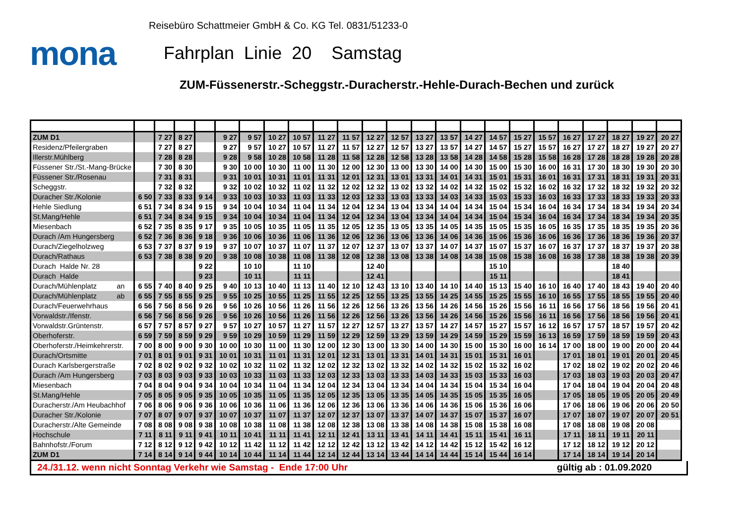Reisebüro Schattmeier GmbH & Co. KG Tel. 0831/51233-0
mona
Fahrplan Linie 20 Samstag
ZUM-Füssenerstr.-Scheggstr.-Duracherstr.-Hehle-Durach-Bechen und zurück
| ZUM D1 | | 7 27 | 8 27 | | 9 27 | 9 57 | 10 27 | 10 57 | 11 27 | 11 57 | 12 27 | 12 57 | 13 27 | 13 57 | 14 27 | 14 57 | 15 27 | 15 57 | 16 27 | 17 27 | 18 27 | 19 27 | 20 27 |
| Residenz/Pfeilergraben | | 7 27 | 8 27 | | 9 27 | 9 57 | 10 27 | 10 57 | 11 27 | 11 57 | 12 27 | 12 57 | 13 27 | 13 57 | 14 27 | 14 57 | 15 27 | 15 57 | 16 27 | 17 27 | 18 27 | 19 27 | 20 27 |
| Illerstr.Mühlberg | | 7 28 | 8 28 | | 9 28 | 9 58 | 10 28 | 10 58 | 11 28 | 11 58 | 12 28 | 12 58 | 13 28 | 13 58 | 14 28 | 14 58 | 15 28 | 15 58 | 16 28 | 17 28 | 18 28 | 19 28 | 20 28 |
| Füssener Str./St.-Mang-Brücke | | 7 30 | 8 30 | | 9 30 | 10 00 | 10 30 | 11 00 | 11 30 | 12 00 | 12 30 | 13 00 | 13 30 | 14 00 | 14 30 | 15 00 | 15 30 | 16 00 | 16 31 | 17 30 | 18 30 | 19 30 | 20 30 |
| Füssener Str./Rosenau | | 7 31 | 8 31 | | 9 31 | 10 01 | 10 31 | 11 01 | 11 31 | 12 01 | 12 31 | 13 01 | 13 31 | 14 01 | 14 31 | 15 01 | 15 31 | 16 01 | 16 31 | 17 31 | 18 31 | 19 31 | 20 31 |
| Scheggstr. | | 7 32 | 8 32 | | 9 32 | 10 02 | 10 32 | 11 02 | 11 32 | 12 02 | 12 32 | 13 02 | 13 32 | 14 02 | 14 32 | 15 02 | 15 32 | 16 02 | 16 32 | 17 32 | 18 32 | 19 32 | 20 32 |
| Duracher Str./Kolonie | 6 50 | 7 33 | 8 33 | 9 14 | 9 33 | 10 03 | 10 33 | 11 03 | 11 33 | 12 03 | 12 33 | 13 03 | 13 33 | 14 03 | 14 33 | 15 03 | 15 33 | 16 03 | 16 33 | 17 33 | 18 33 | 19 33 | 20 33 |
| Hehle Siedlung | 6 51 | 7 34 | 8 34 | 9 15 | 9 34 | 10 04 | 10 34 | 11 04 | 11 34 | 12 04 | 12 34 | 13 04 | 13 34 | 14 04 | 14 34 | 15 04 | 15 34 | 16 04 | 16 34 | 17 34 | 18 34 | 19 34 | 20 34 |
| St.Mang/Hehle | 6 51 | 7 34 | 8 34 | 9 15 | 9 34 | 10 04 | 10 34 | 11 04 | 11 34 | 12 04 | 12 34 | 13 04 | 13 34 | 14 04 | 14 34 | 15 04 | 15 34 | 16 04 | 16 34 | 17 34 | 18 34 | 19 34 | 20 35 |
| Miesenbach | 6 52 | 7 35 | 8 35 | 9 17 | 9 35 | 10 05 | 10 35 | 11 05 | 11 35 | 12 05 | 12 35 | 13 05 | 13 35 | 14 05 | 14 35 | 15 05 | 15 35 | 16 05 | 16 35 | 17 35 | 18 35 | 19 35 | 20 36 |
| Durach /Am Hungersberg | 6 52 | 7 36 | 8 36 | 9 18 | 9 36 | 10 06 | 10 36 | 11 06 | 11 36 | 12 06 | 12 36 | 13 06 | 13 36 | 14 06 | 14 36 | 15 06 | 15 36 | 16 06 | 16 36 | 17 36 | 18 36 | 19 36 | 20 37 |
| Durach/Ziegelholzweg | 6 53 | 7 37 | 8 37 | 9 19 | 9 37 | 10 07 | 10 37 | 11 07 | 11 37 | 12 07 | 12 37 | 13 07 | 13 37 | 14 07 | 14 37 | 15 07 | 15 37 | 16 07 | 16 37 | 17 37 | 18 37 | 19 37 | 20 38 |
| Durach/Rathaus | 6 53 | 7 38 | 8 38 | 9 20 | 9 38 | 10 08 | 10 38 | 11 08 | 11 38 | 12 08 | 12 38 | 13 08 | 13 38 | 14 08 | 14 38 | 15 08 | 15 38 | 16 08 | 16 38 | 17 38 | 18 38 | 19 38 | 20 39 |
| Durach Halde Nr. 28 | | | | 9 22 | | 10 10 | | 11 10 | | | 12 40 | | | | | 15 10 | | | | | 18 40 | | |
| Durach Halde | | | | 9 23 | | 10 11 | | 11 11 | | | 12 41 | | | | | 15 11 | | | | | 18 41 | | |
| Durach/Mühlenplatz an | 6 55 | 7 40 | 8 40 | 9 25 | 9 40 | 10 13 | 10 40 | 11 13 | 11 40 | 12 10 | 12 43 | 13 10 | 13 40 | 14 10 | 14 40 | 15 13 | 15 40 | 16 10 | 16 40 | 17 40 | 18 43 | 19 40 | 20 40 |
| Durach/Mühlenplatz ab | 6 55 | 7 55 | 8 55 | 9 25 | 9 55 | 10 25 | 10 55 | 11 25 | 11 55 | 12 25 | 12 55 | 13 25 | 13 55 | 14 25 | 14 55 | 15 25 | 15 55 | 16 10 | 16 55 | 17 55 | 18 55 | 19 55 | 20 40 |
| Durach/Feuerwehrhaus | 6 56 | 7 56 | 8 56 | 9 26 | 9 56 | 10 26 | 10 56 | 11 26 | 11 56 | 12 26 | 12 56 | 13 26 | 13 56 | 14 26 | 14 56 | 15 26 | 15 56 | 16 11 | 16 56 | 17 56 | 18 56 | 19 56 | 20 41 |
| Vorwaldstr./Ifenstr. | 6 56 | 7 56 | 8 56 | 9 26 | 9 56 | 10 26 | 10 56 | 11 26 | 11 56 | 12 26 | 12 56 | 13 26 | 13 56 | 14 26 | 14 56 | 15 26 | 15 56 | 16 11 | 16 56 | 17 56 | 18 56 | 19 56 | 20 41 |
| Vorwaldstr.Grüntenstr. | 6 57 | 7 57 | 8 57 | 9 27 | 9 57 | 10 27 | 10 57 | 11 27 | 11 57 | 12 27 | 12 57 | 13 27 | 13 57 | 14 27 | 14 57 | 15 27 | 15 57 | 16 12 | 16 57 | 17 57 | 18 57 | 19 57 | 20 42 |
| Oberhoferstr. | 6 59 | 7 59 | 8 59 | 9 29 | 9 59 | 10 29 | 10 59 | 11 29 | 11 59 | 12 29 | 12 59 | 13 29 | 13 59 | 14 29 | 14 59 | 15 29 | 15 59 | 16 13 | 16 59 | 17 59 | 18 59 | 19 59 | 20 43 |
| Oberhoferstr./Heimkehrerstr. | 7 00 | 8 00 | 9 00 | 9 30 | 10 00 | 10 30 | 11 00 | 11 30 | 12 00 | 12 30 | 13 00 | 13 30 | 14 00 | 14 30 | 15 00 | 15 30 | 16 00 | 16 14 | 17 00 | 18 00 | 19 00 | 20 00 | 20 44 |
| Durach/Ortsmitte | 7 01 | 8 01 | 9 01 | 9 31 | 10 01 | 10 31 | 11 01 | 11 31 | 12 01 | 12 31 | 13 01 | 13 31 | 14 01 | 14 31 | 15 01 | 15 31 | 16 01 | | 17 01 | 18 01 | 19 01 | 20 01 | 20 45 |
| Durach Karlsbergerstraße | 7 02 | 8 02 | 9 02 | 9 32 | 10 02 | 10 32 | 11 02 | 11 32 | 12 02 | 12 32 | 13 02 | 13 32 | 14 02 | 14 32 | 15 02 | 15 32 | 16 02 | | 17 02 | 18 02 | 19 02 | 20 02 | 20 46 |
| Durach /Am Hungersberg | 7 03 | 8 03 | 9 03 | 9 33 | 10 03 | 10 33 | 11 03 | 11 33 | 12 03 | 12 33 | 13 03 | 13 33 | 14 03 | 14 33 | 15 03 | 15 33 | 16 03 | | 17 03 | 18 03 | 19 03 | 20 03 | 20 47 |
| Miesenbach | 7 04 | 8 04 | 9 04 | 9 34 | 10 04 | 10 34 | 11 04 | 11 34 | 12 04 | 12 34 | 13 04 | 13 34 | 14 04 | 14 34 | 15 04 | 15 34 | 16 04 | | 17 04 | 18 04 | 19 04 | 20 04 | 20 48 |
| St.Mang/Hehle | 7 05 | 8 05 | 9 05 | 9 35 | 10 05 | 10 35 | 11 05 | 11 35 | 12 05 | 12 35 | 13 05 | 13 35 | 14 05 | 14 35 | 15 05 | 15 35 | 16 05 | | 17 05 | 18 05 | 19 05 | 20 05 | 20 49 |
| Duracherstr./Am Heubachhof | 7 06 | 8 06 | 9 06 | 9 36 | 10 06 | 10 36 | 11 06 | 11 36 | 12 06 | 12 36 | 13 06 | 13 36 | 14 06 | 14 36 | 15 06 | 15 36 | 16 06 | | 17 06 | 18 06 | 19 06 | 20 06 | 20 50 |
| Duracher Str./Kolonie | 7 07 | 8 07 | 9 07 | 9 37 | 10 07 | 10 37 | 11 07 | 11 37 | 12 07 | 12 37 | 13 07 | 13 37 | 14 07 | 14 37 | 15 07 | 15 37 | 16 07 | | 17 07 | 18 07 | 19 07 | 20 07 | 20 51 |
| Duracherstr./Alte Gemeinde | 7 08 | 8 08 | 9 08 | 9 38 | 10 08 | 10 38 | 11 08 | 11 38 | 12 08 | 12 38 | 13 08 | 13 38 | 14 08 | 14 38 | 15 08 | 15 38 | 16 08 | | 17 08 | 18 08 | 19 08 | 20 08 | |
| Hochschule | 7 11 | 8 11 | 9 11 | 9 41 | 10 11 | 10 41 | 11 11 | 11 41 | 12 11 | 12 41 | 13 11 | 13 41 | 14 11 | 14 41 | 15 11 | 15 41 | 16 11 | | 17 11 | 18 11 | 19 11 | 20 11 | |
| Bahnhofstr./Forum | 7 12 | 8 12 | 9 12 | 9 42 | 10 12 | 11 42 | 11 12 | 11 42 | 12 12 | 12 42 | 13 12 | 13 42 | 14 12 | 14 42 | 15 12 | 15 42 | 16 12 | | 17 12 | 18 12 | 19 12 | 20 12 | |
| ZUM D1 | 7 14 | 8 14 | 9 14 | 9 44 | 10 14 | 10 44 | 11 14 | 11 44 | 12 14 | 12 44 | 13 14 | 13 44 | 14 14 | 14 44 | 15 14 | 15 44 | 16 14 | | 17 14 | 18 14 | 19 14 | 20 14 | |
24./31.12. wenn nicht Sonntag Verkehr wie Samstag - Ende 17:00 Uhr gültig ab : 01.09.2020